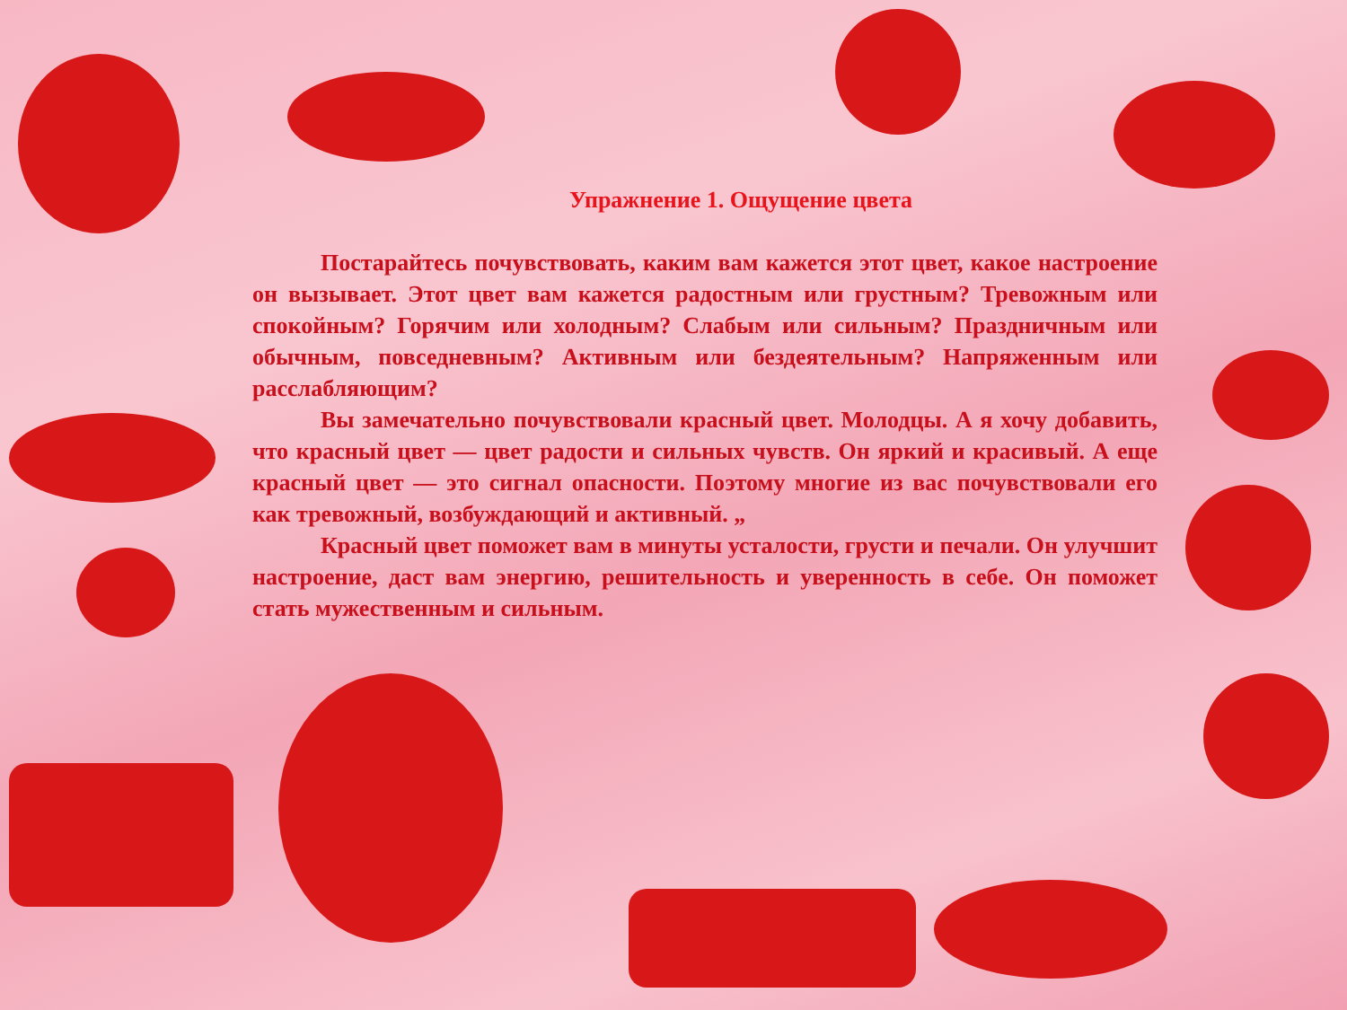Упражнение 1. Ощущение цвета
Постарайтесь почувствовать, каким вам кажется этот цвет, какое настроение он вызывает. Этот цвет вам кажется радостным или грустным? Тревожным или спокойным? Горячим или холодным? Слабым или сильным? Праздничным или обычным, повседневным? Активным или бездеятельным? Напряженным или расслабляющим?
Вы замечательно почувствовали красный цвет. Молодцы. А я хочу добавить, что красный цвет — цвет радости и сильных чувств. Он яркий и красивый. А еще красный цвет — это сигнал опасности. Поэтому многие из вас почувствовали его как тревожный, возбуждающий и активный. „
Красный цвет поможет вам в минуты усталости, грусти и печали. Он улучшит настроение, даст вам энергию, решительность и уверенность в себе. Он поможет стать мужественным и сильным.